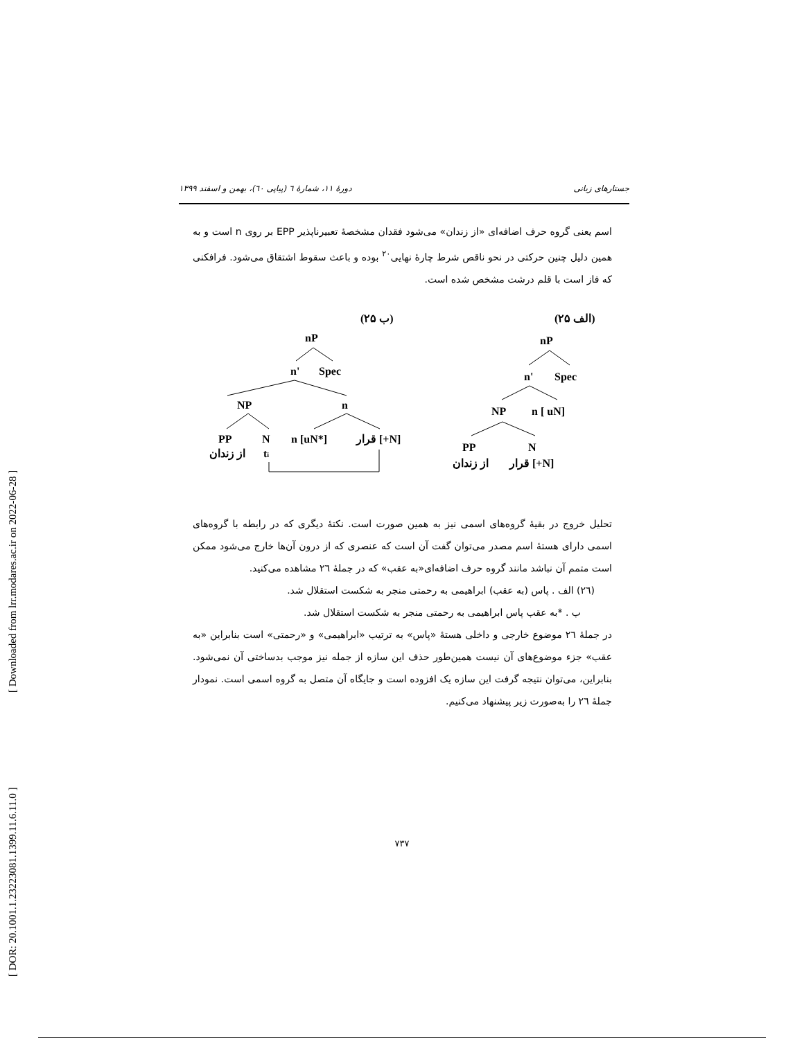[ DOR: 20.1001.1.23223081.1399.11.6.11.0 ]
[ Downloaded from lrr.modares.ac.ir on 2022-06-28 ]
جستارهای زبانی دورۀ ۱۱، شمارۀ ٦ (پیاپی ٦٠)، بهمن و اسفند ۱۳۹۹
اسم یعنی گروه حرف اضافه‌ای «از زندان» می‌شود فقدان مشخصۀ تعبیرناپذیر EPP بر روی n است و به همین دلیل چنین حرکتی در نحو ناقص شرط چارۀ نهایی<sup>۲۰</sup> بوده و باعث سقوط اشتقاق می‌شود. فرافکنی که فاز است با قلم درشت مشخص شده است.
(۲۵ الف)
(۲۵ ب)
nP
n'
Spec
NP
n [ uN]
PP
N
از زندان
قرار [+N]
nP
n'
Spec
NP
n
PP
N
n [uN*]
قرار [+N]
از زندان
ti
تحلیل خروج در بقیۀ گروه‌های اسمی نیز به همین صورت است. نکتۀ دیگری که در رابطه با گروه‌های اسمی دارای هستۀ اسم مصدر می‌توان گفت آن است که عنصری که از درون آن‌ها خارج می‌شود ممکن است متمم آن نباشد مانند گروه حرف اضافه‌ای«به عقب» که در جملۀ ٢٦ مشاهده می‌کنید.
(٢٦) الف . پاس (به عقب) ابراهیمی به رحمتی منجر به شکست استقلال شد.
ب . *به عقب پاس ابراهیمی به رحمتی منجر به شکست استقلال شد.
در جملۀ ٢٦ موضوع خارجی و داخلی هستۀ «پاس» به ترتیب «ابراهیمی» و «رحمتی» است بنابراین «به عقب» جزء موضوع‌های آن نیست همین‌طور حذف این سازه از جمله نیز موجب بدساختی آن نمی‌شود. بنابراین، می‌توان نتیجه گرفت این سازه یک افزوده است و جایگاه آن متصل به گروه اسمی است. نمودار جملۀ ٢٦ را به‌صورت زیر پیشنهاد می‌کنیم.
۷۳۷